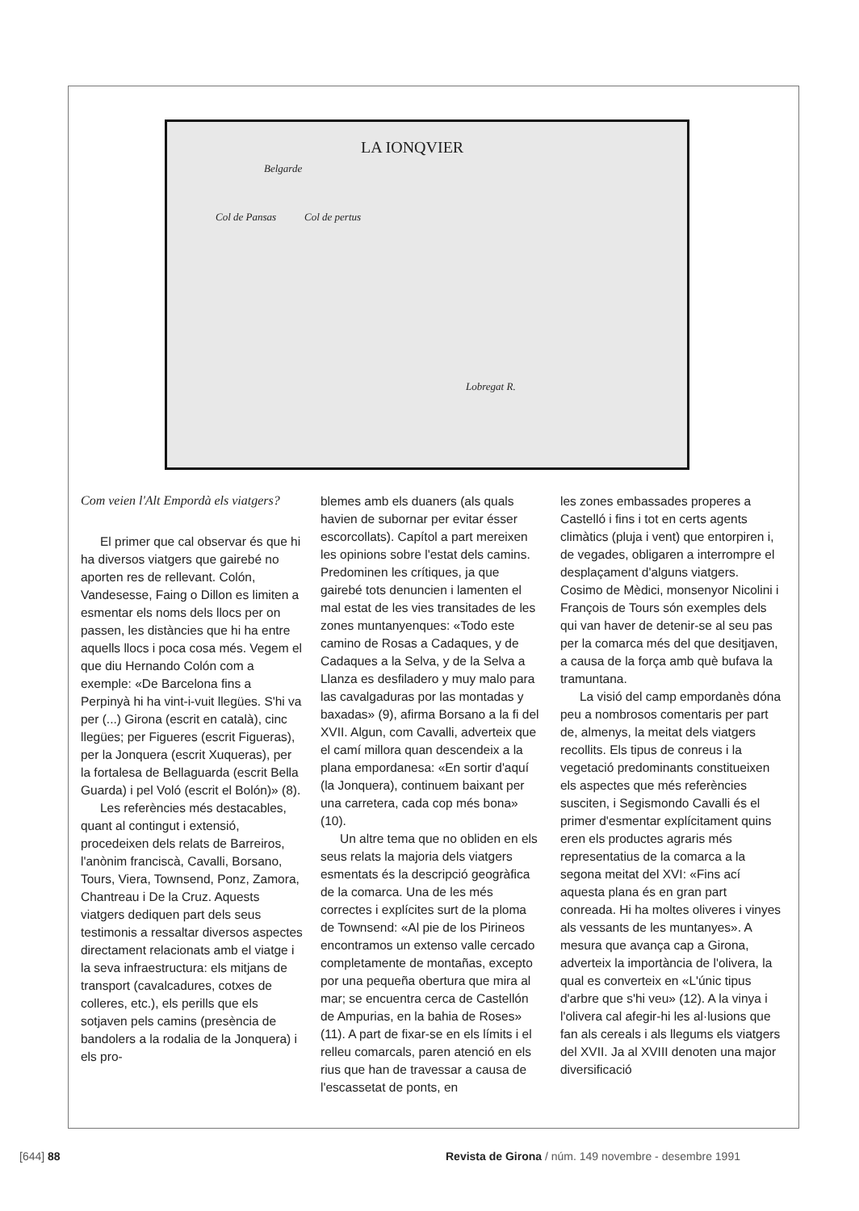LA IONQVIER
Belgarde
Col de Pansas Col de pertus
Lobregat R.
Com veien l'Alt Empordà els viatgers?
El primer que cal observar és que hi ha diversos viatgers que gairebé no aporten res de rellevant. Colón, Vandesesse, Faing o Dillon es limiten a esmentar els noms dels llocs per on passen, les distàncies que hi ha entre aquells llocs i poca cosa més. Vegem el que diu Hernando Colón com a exemple: «De Barcelona fins a Perpinyà hi ha vint-i-vuit llegües. S'hi va per (...) Girona (escrit en català), cinc llegües; per Figueres (escrit Figueras), per la Jonquera (escrit Xuqueras), per la fortalesa de Bellaguarda (escrit Bella Guarda) i pel Voló (escrit el Bolón)» (8).
Les referències més destacables, quant al contingut i extensió, procedeixen dels relats de Barreiros, l'anònim franciscà, Cavalli, Borsano, Tours, Viera, Townsend, Ponz, Zamora, Chantreau i De la Cruz. Aquests viatgers dediquen part dels seus testimonis a ressaltar diversos aspectes directament relacionats amb el viatge i la seva infraestructura: els mitjans de transport (cavalcadures, cotxes de colleres, etc.), els perills que els sotjaven pels camins (presència de bandolers a la rodalia de la Jonquera) i els pro-
blemes amb els duaners (als quals havien de subornar per evitar ésser escorcollats). Capítol a part mereixen les opinions sobre l'estat dels camins. Predominen les crítiques, ja que gairebé tots denuncien i lamenten el mal estat de les vies transitades de les zones muntanyenques: «Todo este camino de Rosas a Cadaques, y de Cadaques a la Selva, y de la Selva a Llanza es desfiladero y muy malo para las cavalgaduras por las montadas y baxadas» (9), afirma Borsano a la fi del XVII. Algun, com Cavalli, adverteix que el camí millora quan descendeix a la plana empordanesa: «En sortir d'aquí (la Jonquera), continuem baixant per una carretera, cada cop més bona» (10).
Un altre tema que no obliden en els seus relats la majoria dels viatgers esmentats és la descripció geogràfica de la comarca. Una de les més correctes i explícites surt de la ploma de Townsend: «Al pie de los Pirineos encontramos un extenso valle cercado completamente de montañas, excepto por una pequeña obertura que mira al mar; se encuentra cerca de Castellón de Ampurias, en la bahia de Roses» (11). A part de fixar-se en els límits i el relleu comarcals, paren atenció en els rius que han de travessar a causa de l'escassetat de ponts, en
les zones embassades properes a Castelló i fins i tot en certs agents climàtics (pluja i vent) que entorpiren i, de vegades, obligaren a interrompre el desplaçament d'alguns viatgers. Cosimo de Mèdici, monsenyor Nicolini i François de Tours són exemples dels qui van haver de detenir-se al seu pas per la comarca més del que desitjaven, a causa de la força amb què bufava la tramuntana.
La visió del camp empordanès dóna peu a nombrosos comentaris per part de, almenys, la meitat dels viatgers recollits. Els tipus de conreus i la vegetació predominants constitueixen els aspectes que més referències susciten, i Segismondo Cavalli és el primer d'esmentar explícitament quins eren els productes agraris més representatius de la comarca a la segona meitat del XVI: «Fins ací aquesta plana és en gran part conreada. Hi ha moltes oliveres i vinyes als vessants de les muntanyes». A mesura que avança cap a Girona, adverteix la importància de l'olivera, la qual es converteix en «L'únic tipus d'arbre que s'hi veu» (12). A la vinya i l'olivera cal afegir-hi les al·lusions que fan als cereals i als llegums els viatgers del XVII. Ja al XVIII denoten una major diversificació
[644] 88
Revista de Girona / núm. 149 novembre - desembre 1991